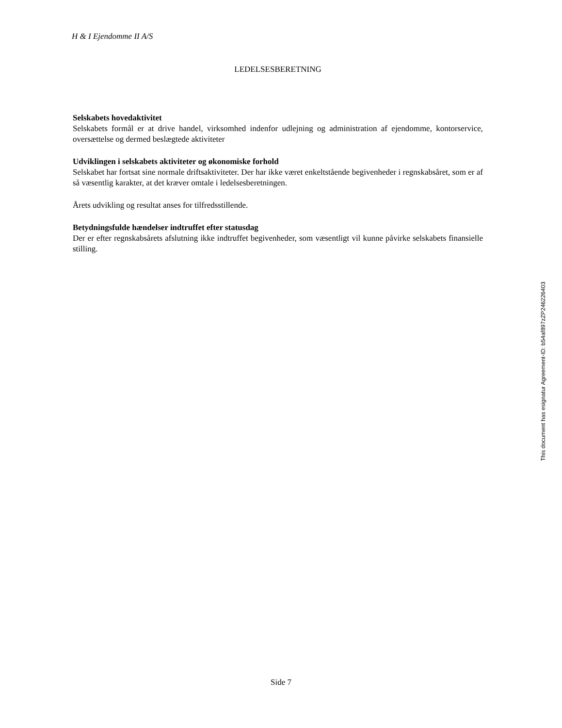H & I Ejendomme II A/S
LEDELSESBERETNING
Selskabets hovedaktivitet
Selskabets formål er at drive handel, virksomhed indenfor udlejning og administration af ejendomme, kontorservice, oversættelse og dermed beslægtede aktiviteter
Udviklingen i selskabets aktiviteter og økonomiske forhold
Selskabet har fortsat sine normale driftsaktiviteter. Der har ikke været enkeltstående begivenheder i regnskabsåret, som er af så væsentlig karakter, at det kræver omtale i ledelsesberetningen.
Årets udvikling og resultat anses for tilfredsstillende.
Betydningsfulde hændelser indtruffet efter statusdag
Der er efter regnskabsårets afslutning ikke indtruffet begivenheder, som væsentligt vil kunne påvirke selskabets finansielle stilling.
This document has esignatur Agreement-ID: b54af897zZP246226403
Side 7